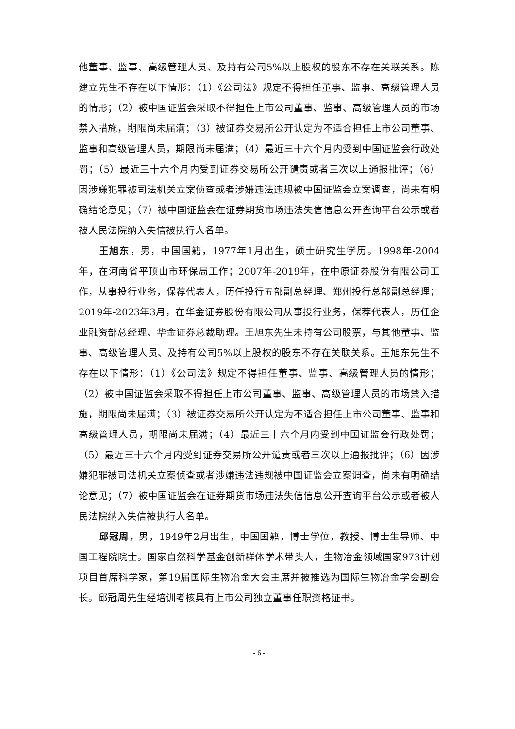他董事、监事、高级管理人员、及持有公司5%以上股权的股东不存在关联关系。陈建立先生不存在以下情形：（1）《公司法》规定不得担任董事、监事、高级管理人员的情形；（2）被中国证监会采取不得担任上市公司董事、监事、高级管理人员的市场禁入措施，期限尚未届满；（3）被证券交易所公开认定为不适合担任上市公司董事、监事和高级管理人员，期限尚未届满；（4）最近三十六个月内受到中国证监会行政处罚；（5）最近三十六个月内受到证券交易所公开谴责或者三次以上通报批评；（6）因涉嫌犯罪被司法机关立案侦查或者涉嫌违法违规被中国证监会立案调查，尚未有明确结论意见；（7）被中国证监会在证券期货市场违法失信信息公开查询平台公示或者被人民法院纳入失信被执行人名单。
王旭东，男，中国国籍，1977年1月出生，硕士研究生学历。1998年-2004年，在河南省平顶山市环保局工作；2007年-2019年，在中原证券股份有限公司工作，从事投行业务，保荐代表人，历任投行五部副总经理、郑州投行总部副总经理；2019年-2023年3月，在华金证券股份有限公司从事投行业务，保荐代表人，历任企业融资部总经理、华金证券总裁助理。王旭东先生未持有公司股票，与其他董事、监事、高级管理人员、及持有公司5%以上股权的股东不存在关联关系。王旭东先生不存在以下情形：（1）《公司法》规定不得担任董事、监事、高级管理人员的情形；（2）被中国证监会采取不得担任上市公司董事、监事、高级管理人员的市场禁入措施，期限尚未届满；（3）被证券交易所公开认定为不适合担任上市公司董事、监事和高级管理人员，期限尚未届满；（4）最近三十六个月内受到中国证监会行政处罚；（5）最近三十六个月内受到证券交易所公开谴责或者三次以上通报批评；（6）因涉嫌犯罪被司法机关立案侦查或者涉嫌违法违规被中国证监会立案调查，尚未有明确结论意见；（7）被中国证监会在证券期货市场违法失信信息公开查询平台公示或者被人民法院纳入失信被执行人名单。
邱冠周，男，1949年2月出生，中国国籍，博士学位，教授、博士生导师、中国工程院院士。国家自然科学基金创新群体学术带头人，生物冶金领域国家973计划项目首席科学家，第19届国际生物冶金大会主席并被推选为国际生物冶金学会副会长。邱冠周先生经培训考核具有上市公司独立董事任职资格证书。
- 6 -